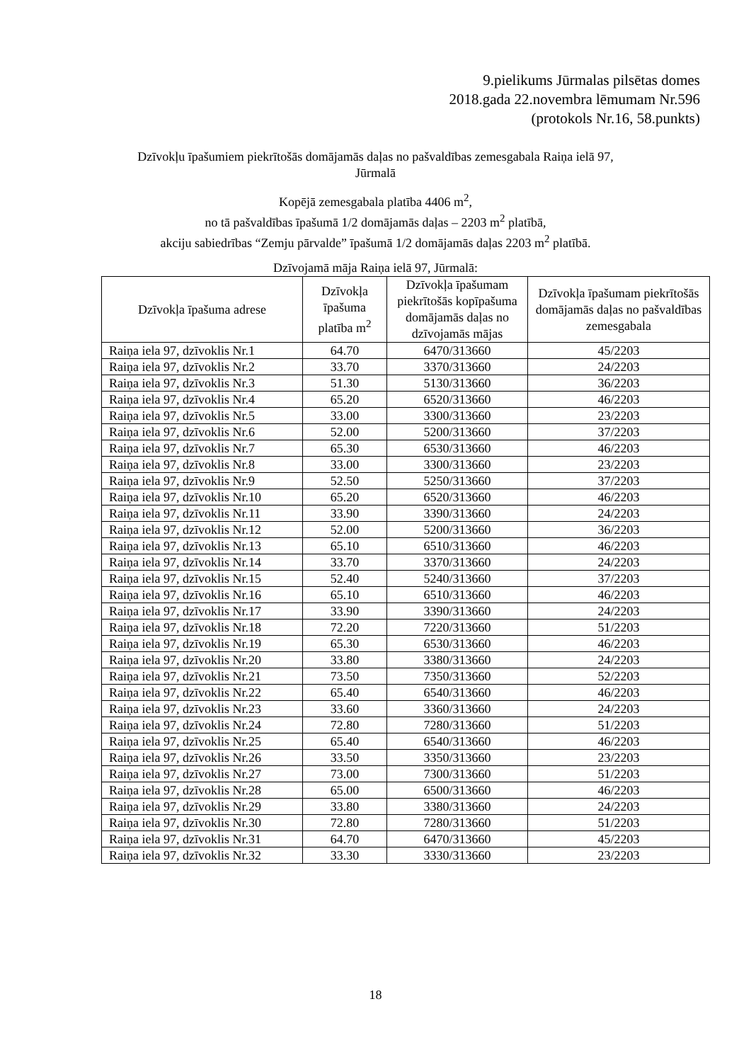9.pielikums Jūrmalas pilsētas domes
2018.gada 22.novembra lēmumam Nr.596
(protokols Nr.16, 58.punkts)
Dzīvokļu īpašumiem piekrītošās domājamās daļas no pašvaldības zemesgabala Raiņa ielā 97,
Jūrmalā
Kopējā zemesgabala platība 4406 m<sup>2</sup>,
no tā pašvaldības īpašumā 1/2 domājamās daļas – 2203 m<sup>2</sup> platībā,
akciju sabiedrības “Zemju pārvalde” īpašumā 1/2 domājamās daļas 2203 m<sup>2</sup> platībā.
Dzīvojamā māja Raiņa ielā 97, Jūrmalā:
| Dzīvokļa īpašuma adrese | Dzīvokļa īpašuma platība m<sup>2</sup> | Dzīvokļa īpašumam piekrītošās kopīpašuma domājamās daļas no dzīvojamās mājas | Dzīvokļa īpašumam piekrītošās domājamās daļas no pašvaldības zemesgabala |
| --- | --- | --- | --- |
| Raiņa iela 97, dzīvoklis Nr.1 | 64.70 | 6470/313660 | 45/2203 |
| Raiņa iela 97, dzīvoklis Nr.2 | 33.70 | 3370/313660 | 24/2203 |
| Raiņa iela 97, dzīvoklis Nr.3 | 51.30 | 5130/313660 | 36/2203 |
| Raiņa iela 97, dzīvoklis Nr.4 | 65.20 | 6520/313660 | 46/2203 |
| Raiņa iela 97, dzīvoklis Nr.5 | 33.00 | 3300/313660 | 23/2203 |
| Raiņa iela 97, dzīvoklis Nr.6 | 52.00 | 5200/313660 | 37/2203 |
| Raiņa iela 97, dzīvoklis Nr.7 | 65.30 | 6530/313660 | 46/2203 |
| Raiņa iela 97, dzīvoklis Nr.8 | 33.00 | 3300/313660 | 23/2203 |
| Raiņa iela 97, dzīvoklis Nr.9 | 52.50 | 5250/313660 | 37/2203 |
| Raiņa iela 97, dzīvoklis Nr.10 | 65.20 | 6520/313660 | 46/2203 |
| Raiņa iela 97, dzīvoklis Nr.11 | 33.90 | 3390/313660 | 24/2203 |
| Raiņa iela 97, dzīvoklis Nr.12 | 52.00 | 5200/313660 | 36/2203 |
| Raiņa iela 97, dzīvoklis Nr.13 | 65.10 | 6510/313660 | 46/2203 |
| Raiņa iela 97, dzīvoklis Nr.14 | 33.70 | 3370/313660 | 24/2203 |
| Raiņa iela 97, dzīvoklis Nr.15 | 52.40 | 5240/313660 | 37/2203 |
| Raiņa iela 97, dzīvoklis Nr.16 | 65.10 | 6510/313660 | 46/2203 |
| Raiņa iela 97, dzīvoklis Nr.17 | 33.90 | 3390/313660 | 24/2203 |
| Raiņa iela 97, dzīvoklis Nr.18 | 72.20 | 7220/313660 | 51/2203 |
| Raiņa iela 97, dzīvoklis Nr.19 | 65.30 | 6530/313660 | 46/2203 |
| Raiņa iela 97, dzīvoklis Nr.20 | 33.80 | 3380/313660 | 24/2203 |
| Raiņa iela 97, dzīvoklis Nr.21 | 73.50 | 7350/313660 | 52/2203 |
| Raiņa iela 97, dzīvoklis Nr.22 | 65.40 | 6540/313660 | 46/2203 |
| Raiņa iela 97, dzīvoklis Nr.23 | 33.60 | 3360/313660 | 24/2203 |
| Raiņa iela 97, dzīvoklis Nr.24 | 72.80 | 7280/313660 | 51/2203 |
| Raiņa iela 97, dzīvoklis Nr.25 | 65.40 | 6540/313660 | 46/2203 |
| Raiņa iela 97, dzīvoklis Nr.26 | 33.50 | 3350/313660 | 23/2203 |
| Raiņa iela 97, dzīvoklis Nr.27 | 73.00 | 7300/313660 | 51/2203 |
| Raiņa iela 97, dzīvoklis Nr.28 | 65.00 | 6500/313660 | 46/2203 |
| Raiņa iela 97, dzīvoklis Nr.29 | 33.80 | 3380/313660 | 24/2203 |
| Raiņa iela 97, dzīvoklis Nr.30 | 72.80 | 7280/313660 | 51/2203 |
| Raiņa iela 97, dzīvoklis Nr.31 | 64.70 | 6470/313660 | 45/2203 |
| Raiņa iela 97, dzīvoklis Nr.32 | 33.30 | 3330/313660 | 23/2203 |
18